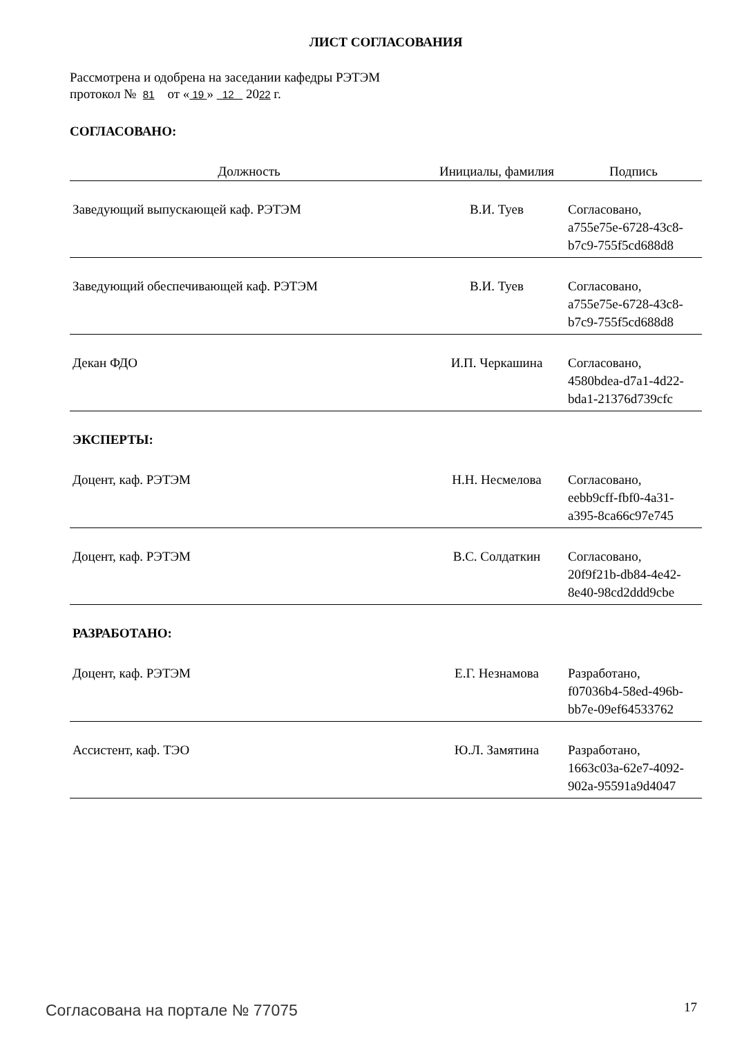ЛИСТ СОГЛАСОВАНИЯ
Рассмотрена и одобрена на заседании кафедры РЭТЭМ
протокол № 81 от « 19 » 12 2022 г.
СОГЛАСОВАНО:
| Должность | Инициалы, фамилия | Подпись |
| --- | --- | --- |
| Заведующий выпускающей каф. РЭТЭМ | В.И. Туев | Согласовано, a755e75e-6728-43c8- b7c9-755f5cd688d8 |
| Заведующий обеспечивающей каф. РЭТЭМ | В.И. Туев | Согласовано, a755e75e-6728-43c8- b7c9-755f5cd688d8 |
| Декан ФДО | И.П. Черкашина | Согласовано, 4580bdea-d7a1-4d22- bda1-21376d739cfc |
| ЭКСПЕРТЫ: | | |
| Доцент, каф. РЭТЭМ | Н.Н. Несмелова | Согласовано, eebb9cff-fbf0-4a31- a395-8ca66c97e745 |
| Доцент, каф. РЭТЭМ | В.С. Солдаткин | Согласовано, 20f9f21b-db84-4e42- 8e40-98cd2ddd9cbe |
| РАЗРАБОТАНО: | | |
| Доцент, каф. РЭТЭМ | Е.Г. Незнамова | Разработано, f07036b4-58ed-496b- bb7e-09ef64533762 |
| Ассистент, каф. ТЭО | Ю.Л. Замятина | Разработано, 1663c03a-62e7-4092- 902a-95591a9d4047 |
Согласована на портале № 77075 17